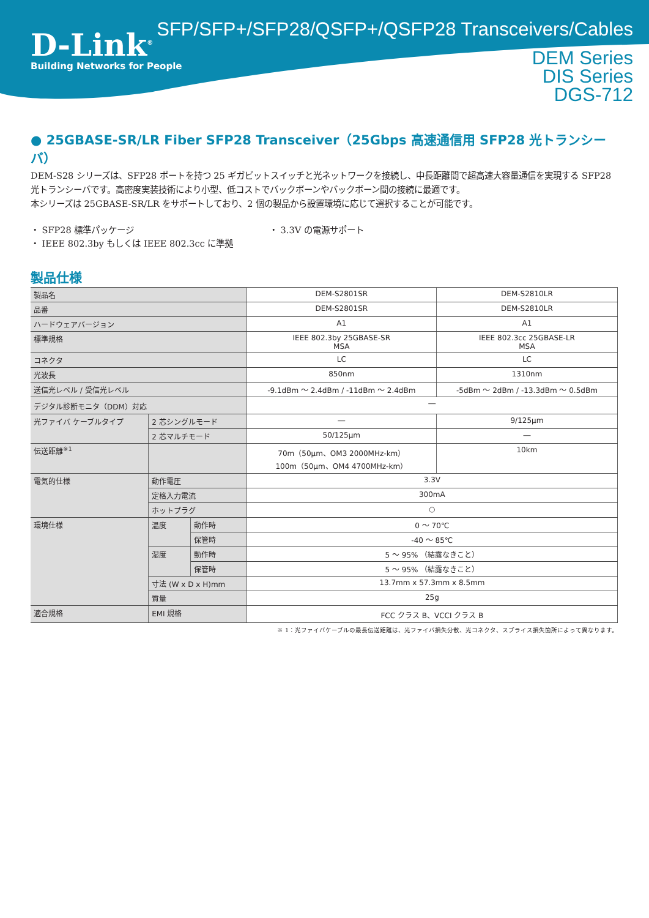D-Link<sup>®</sup>
Building Networks for People
SFP/SFP+/SFP28/QSFP+/QSFP28 Transceivers/Cables
DEM Series
DIS Series
DGS-712
● 25GBASE-SR/LR Fiber SFP28 Transceiver（25Gbps 高速通信用 SFP28 光トランシーバ）
DEM-S28 シリーズは、SFP28 ポートを持つ 25 ギガビットスイッチと光ネットワークを接続し、中長距離間で超高速大容量通信を実現する SFP28 光トランシーバです。高密度実装技術により小型、低コストでバックボーンやバックボーン間の接続に最適です。
本シリーズは 25GBASE-SR/LR をサポートしており、2 個の製品から設置環境に応じて選択することが可能です。
・ SFP28 標準パッケージ
・ IEEE 802.3by もしくは IEEE 802.3cc に準拠
・ 3.3V の電源サポート
製品仕様
| 製品名 | | | DEM-S2801SR | DEM-S2810LR |
| 品番 | | | DEM-S2801SR | DEM-S2810LR |
| ハードウェアバージョン | | | A1 | A1 |
| 標準規格 | | | IEEE 802.3by 25GBASE-SR MSA | IEEE 802.3cc 25GBASE-LR MSA |
| コネクタ | | | LC | LC |
| 光波長 | | | 850nm | 1310nm |
| 送信光レベル / 受信光レベル | | | -9.1dBm 〜 2.4dBm / -11dBm 〜 2.4dBm | -5dBm 〜 2dBm / -13.3dBm 〜 0.5dBm |
| デジタル診断モニタ（DDM）対応 | | | ― | |
| 光ファイバ ケーブルタイプ | 2 芯シングルモード | | ― | 9/125μm |
| | 2 芯マルチモード | | 50/125μm | ― |
| 伝送距離<sup>※1</sup> | | | 70m（50μm、OM3 2000MHz-km） 100m（50μm、OM4 4700MHz-km） | 10km |
| 電気的仕様 | 動作電圧 | | 3.3V | |
| | 定格入力電流 | | 300mA | |
| | ホットプラグ | | ○ | |
| 環境仕様 | 温度 | 動作時 | 0 〜 70℃ | |
| | | 保管時 | -40 〜 85℃ | |
| | 湿度 | 動作時 | 5 〜 95% （結露なきこと） | |
| | | 保管時 | 5 〜 95% （結露なきこと） | |
| | 寸法 (W x D x H)mm | | 13.7mm x 57.3mm x 8.5mm | |
| | 質量 | | 25g | |
| 適合規格 | EMI 規格 | | FCC クラス B、VCCI クラス B | |
※ 1：光ファイバケーブルの最長伝送距離は、光ファイバ損失分散、光コネクタ、スプライス損失箇所によって異なります。